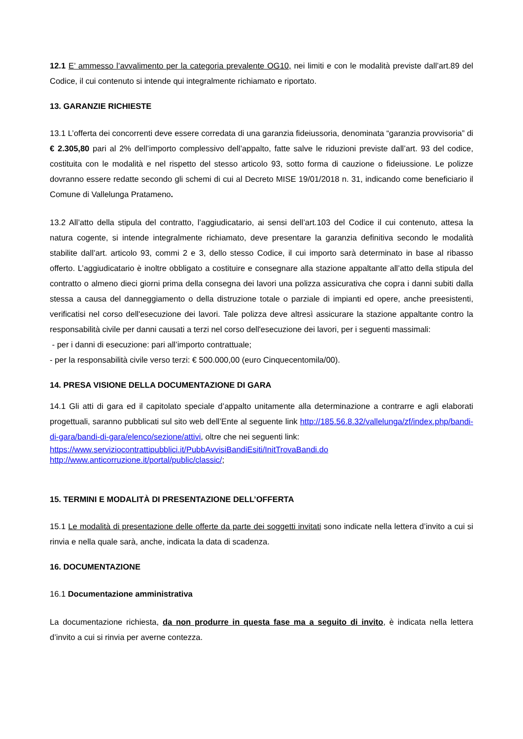12.1 E’ ammesso l’avvalimento per la categoria prevalente OG10, nei limiti e con le modalità previste dall’art.89 del Codice, il cui contenuto si intende qui integralmente richiamato e riportato.
13. GARANZIE RICHIESTE
13.1 L’offerta dei concorrenti deve essere corredata di una garanzia fideiussoria, denominata “garanzia provvisoria” di € 2.305,80 pari al 2% dell’importo complessivo dell’appalto, fatte salve le riduzioni previste dall’art. 93 del codice, costituita con le modalità e nel rispetto del stesso articolo 93, sotto forma di cauzione o fideiussione. Le polizze dovranno essere redatte secondo gli schemi di cui al Decreto MISE 19/01/2018 n. 31, indicando come beneficiario il Comune di Vallelunga Pratameno.
13.2 All’atto della stipula del contratto, l’aggiudicatario, ai sensi dell’art.103 del Codice il cui contenuto, attesa la natura cogente, si intende integralmente richiamato, deve presentare la garanzia definitiva secondo le modalità stabilite dall’art. articolo 93, commi 2 e 3, dello stesso Codice, il cui importo sarà determinato in base al ribasso offerto. L’aggiudicatario è inoltre obbligato a costituire e consegnare alla stazione appaltante all’atto della stipula del contratto o almeno dieci giorni prima della consegna dei lavori una polizza assicurativa che copra i danni subiti dalla stessa a causa del danneggiamento o della distruzione totale o parziale di impianti ed opere, anche preesistenti, verificatisi nel corso dell'esecuzione dei lavori. Tale polizza deve altresì assicurare la stazione appaltante contro la responsabilità civile per danni causati a terzi nel corso dell'esecuzione dei lavori, per i seguenti massimali:
- per i danni di esecuzione: pari all’importo contrattuale;
- per la responsabilità civile verso terzi: € 500.000,00 (euro Cinquecentomila/00).
14. PRESA VISIONE DELLA DOCUMENTAZIONE DI GARA
14.1 Gli atti di gara ed il capitolato speciale d’appalto unitamente alla determinazione a contrarre e agli elaborati progettuali, saranno pubblicati sul sito web dell’Ente al seguente link http://185.56.8.32/vallelunga/zf/index.php/bandi-di-gara/bandi-di-gara/elenco/sezione/attivi, oltre che nei seguenti link:
https://www.serviziocontrattipubblici.it/PubbAvvisiBandiEsiti/InitTrovaBandi.do
http://www.anticorruzione.it/portal/public/classic/;
15. TERMINI E MODALITÀ DI PRESENTAZIONE DELL’OFFERTA
15.1 Le modalità di presentazione delle offerte da parte dei soggetti invitati sono indicate nella lettera d’invito a cui si rinvia e nella quale sarà, anche, indicata la data di scadenza.
16. DOCUMENTAZIONE
16.1 Documentazione amministrativa
La documentazione richiesta, da non produrre in questa fase ma a seguito di invito, è indicata nella lettera d’invito a cui si rinvia per averne contezza.